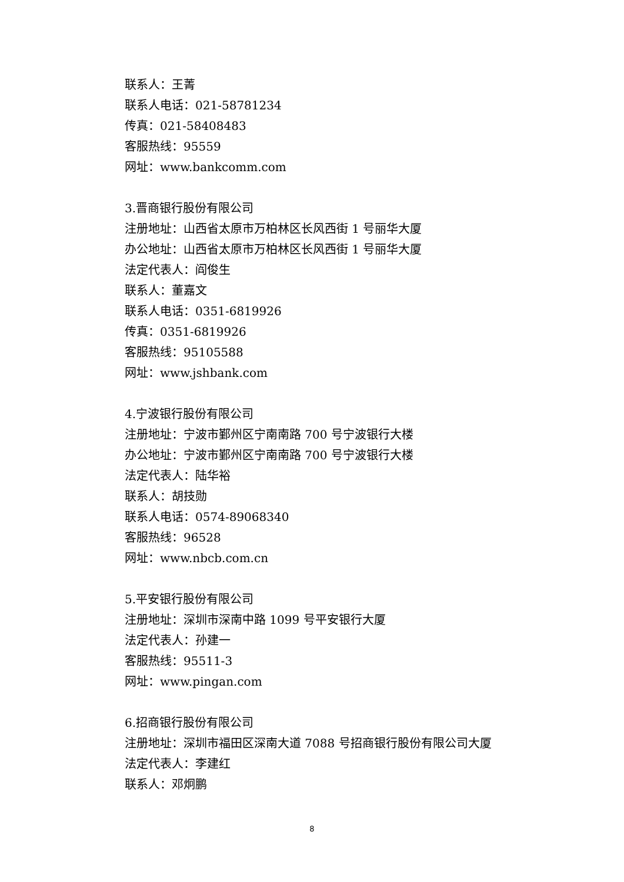联系人：王菁
联系人电话：021-58781234
传真：021-58408483
客服热线：95559
网址：www.bankcomm.com
3.晋商银行股份有限公司
注册地址：山西省太原市万柏林区长风西街 1 号丽华大厦
办公地址：山西省太原市万柏林区长风西街 1 号丽华大厦
法定代表人：阎俊生
联系人：董嘉文
联系人电话：0351-6819926
传真：0351-6819926
客服热线：95105588
网址：www.jshbank.com
4.宁波银行股份有限公司
注册地址：宁波市鄞州区宁南南路 700 号宁波银行大楼
办公地址：宁波市鄞州区宁南南路 700 号宁波银行大楼
法定代表人：陆华裕
联系人：胡技勋
联系人电话：0574-89068340
客服热线：96528
网址：www.nbcb.com.cn
5.平安银行股份有限公司
注册地址：深圳市深南中路 1099 号平安银行大厦
法定代表人：孙建一
客服热线：95511-3
网址：www.pingan.com
6.招商银行股份有限公司
注册地址：深圳市福田区深南大道 7088 号招商银行股份有限公司大厦
法定代表人：李建红
联系人：邓炯鹏
8